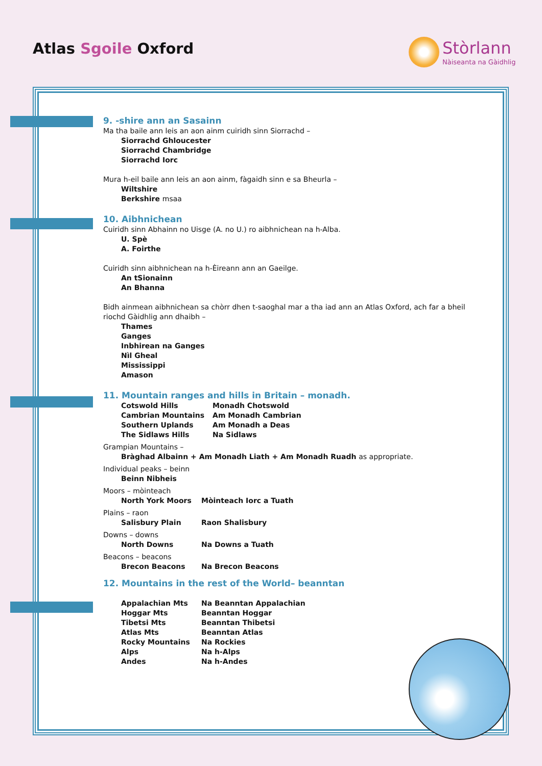Atlas Sgoile Oxford Stòrlann
Nàiseanta na Gàidhlig
9. -shire ann an Sasainn
Ma tha baile ann leis an aon ainm cuiridh sinn Siorrachd –
Siorrachd Ghloucester
Siorrachd Chambridge
Siorrachd Iorc
Mura h-eil baile ann leis an aon ainm, fàgaidh sinn e sa Bheurla –
Wiltshire
Berkshire msaa
10. Aibhnichean
Cuiridh sinn Abhainn no Uisge (A. no U.) ro aibhnichean na h-Alba.
U. Spè
A. Foirthe
Cuiridh sinn aibhnichean na h-Èireann ann an Gaeilge.
An tSionainn
An Bhanna
Bidh ainmean aibhnichean sa chòrr dhen t-saoghal mar a tha iad ann an Atlas Oxford, ach far a bheil riochd Gàidhlig ann dhaibh –
Thames
Ganges
Inbhirean na Ganges
Nìl Gheal
Mississippi
Amason
11. Mountain ranges and hills in Britain – monadh.
| Cotswold Hills | Monadh Chotswold |
| Cambrian Mountains | Am Monadh Cambrian |
| Southern Uplands | Am Monadh a Deas |
| The Sidlaws Hills | Na Sidlaws |
Grampian Mountains –
Bràghad Albainn + Am Monadh Liath + Am Monadh Ruadh as appropriate.
Individual peaks – beinn
Beinn Nibheis
Moors – mòinteach
| North York Moors | Mòinteach Iorc a Tuath |
Plains – raon
| Salisbury Plain | Raon Shalisbury |
Downs – downs
| North Downs | Na Downs a Tuath |
Beacons – beacons
| Brecon Beacons | Na Brecon Beacons |
12. Mountains in the rest of the World– beanntan
| Appalachian Mts | Na Beanntan Appalachian |
| Hoggar Mts | Beanntan Hoggar |
| Tibetsi Mts | Beanntan Thibetsi |
| Atlas Mts | Beanntan Atlas |
| Rocky Mountains | Na Rockies |
| Alps | Na h-Alps |
| Andes | Na h-Andes |